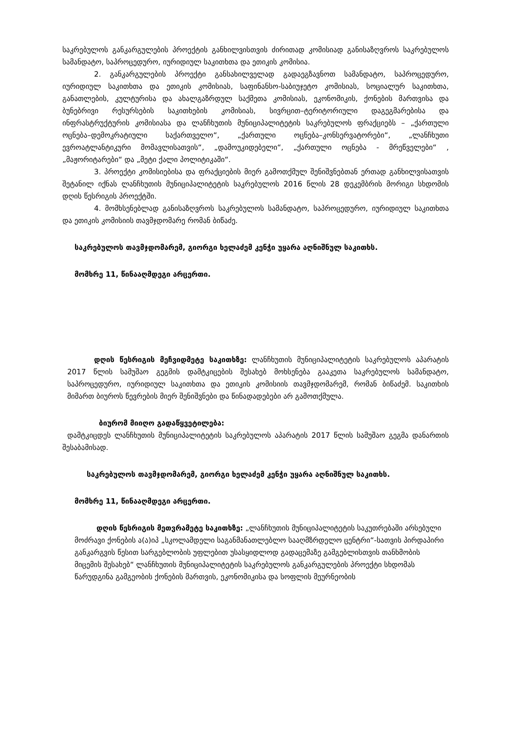საკრებულოს განკარგულების პროექტის განხილვისთვის ძირითად კომისიად განისაზღვროს საკრებულოს სამანდატო, საპროცედურო, იურიდიულ საკითხთა და ეთიკის კომისია.
2. განკარგულების პროექტი განსახილველად გადაეგზავნოთ სამანდატო, საპროცედურო, იურიდიულ საკითხთა და ეთიკის კომისიას, საფინანსო-საბიუჯეტო კომისიას, სოციალურ საკითხთა, განათლების, კულტურისა და ახალგაზრდულ საქმეთა კომისიას, ეკონომიკის, ქონების მართვისა და ბუნებრივი რესურსების საკითხების კომისიას, სივრცით–ტერიტორიული დაგეგმარებისა და ინფრასტრუქტურის კომისიასა და ლანჩხუთის მუნიციპალიტეტის საკრებულოს ფრაქციებს – „ქართული ოცნება–დემოკრატიული საქართველო“, „ქართული ოცნება–კონსერვატორები“, „ლანჩხუთი ევროატლანტიკური მომავლისათვის“, „დამოუკიდებელი“, „ქართული ოცნება - მრეწველები“ , „მაჟორიტარები“ და „მეტი ქალი პოლიტიკაში“.
3. პროექტი კომისიებისა და ფრაქციების მიერ გამოთქმულ შენიშვნებთან ერთად განხილვისათვის შეტანილ იქნას ლანჩხუთის მუნიციპალიტეტის საკრებულოს 2016 წლის 28 დეკემბრის მორიგი სხდომის დღის წესრიგის პროექტში.
4. მომხსენებლად განისაზღვროს საკრებულოს სამანდატო, საპროცედურო, იურიდიულ საკითხთა და ეთიკის კომისიის თავმჯდომარე რომან ბიწაძე.
საკრებულოს თავმჯდომარემ, გიორგი ხელაძემ კენჭი უყარა აღნიშნულ საკითხს.
მომხრე 11, წინააღმდეგი არცერთი.
დღის წესრიგის მეჩვიდმეტე საკითხზე: ლანჩხუთის მუნიციპალიტეტის საკრებულოს აპარატის 2017 წლის სამუშაო გეგმის დამტკიცების შესახებ მოხსენება გააკეთა საკრებულოს სამანდატო, საპროცედურო, იურიდიულ საკითხთა და ეთიკის კომისიის თავმჯდომარემ, რომან ბიწაძემ. საკითხის მიმართ ბიუროს წევრების მიერ შენიშვნები და წინადადებები არ გამოთქმულა.
ბიურომ მიიღო გადაწყვეტილება:
დამტკიცდეს ლანჩხუთის მუნიციპალიტეტის საკრებულოს აპარატის 2017 წლის სამუშაო გეგმა დანართის შესაბამისად.
საკრებულოს თავმჯდომარემ, გიორგი ხელაძემ კენჭი უყარა აღნიშნულ საკითხს.
მომხრე 11, წინააღმდეგი არცერთი.
დღის წესრიგის მეთვრამეტე საკითხზე: „ლანჩხუთის მუნიციპალიტეტის საკუთრებაში არსებული მოძრავი ქონების ა(ა)იპ „სკოლამდელი საგანმანათლებლო სააღმზრდელო ცენტრი“-სათვის პირდაპირი განკარგვის წესით სარგებლობის უფლებით უსასყიდლოდ გადაცემაზე გამგებლისთვის თანხმობის მიცემის შესახებ“ ლანჩხუთის მუნიციპალიტეტის საკრებულოს განკარგულების პროექტი სხდომას წარუდგინა გამგეობის ქონების მართვის, ეკონომიკისა და სოფლის მეურნეობის